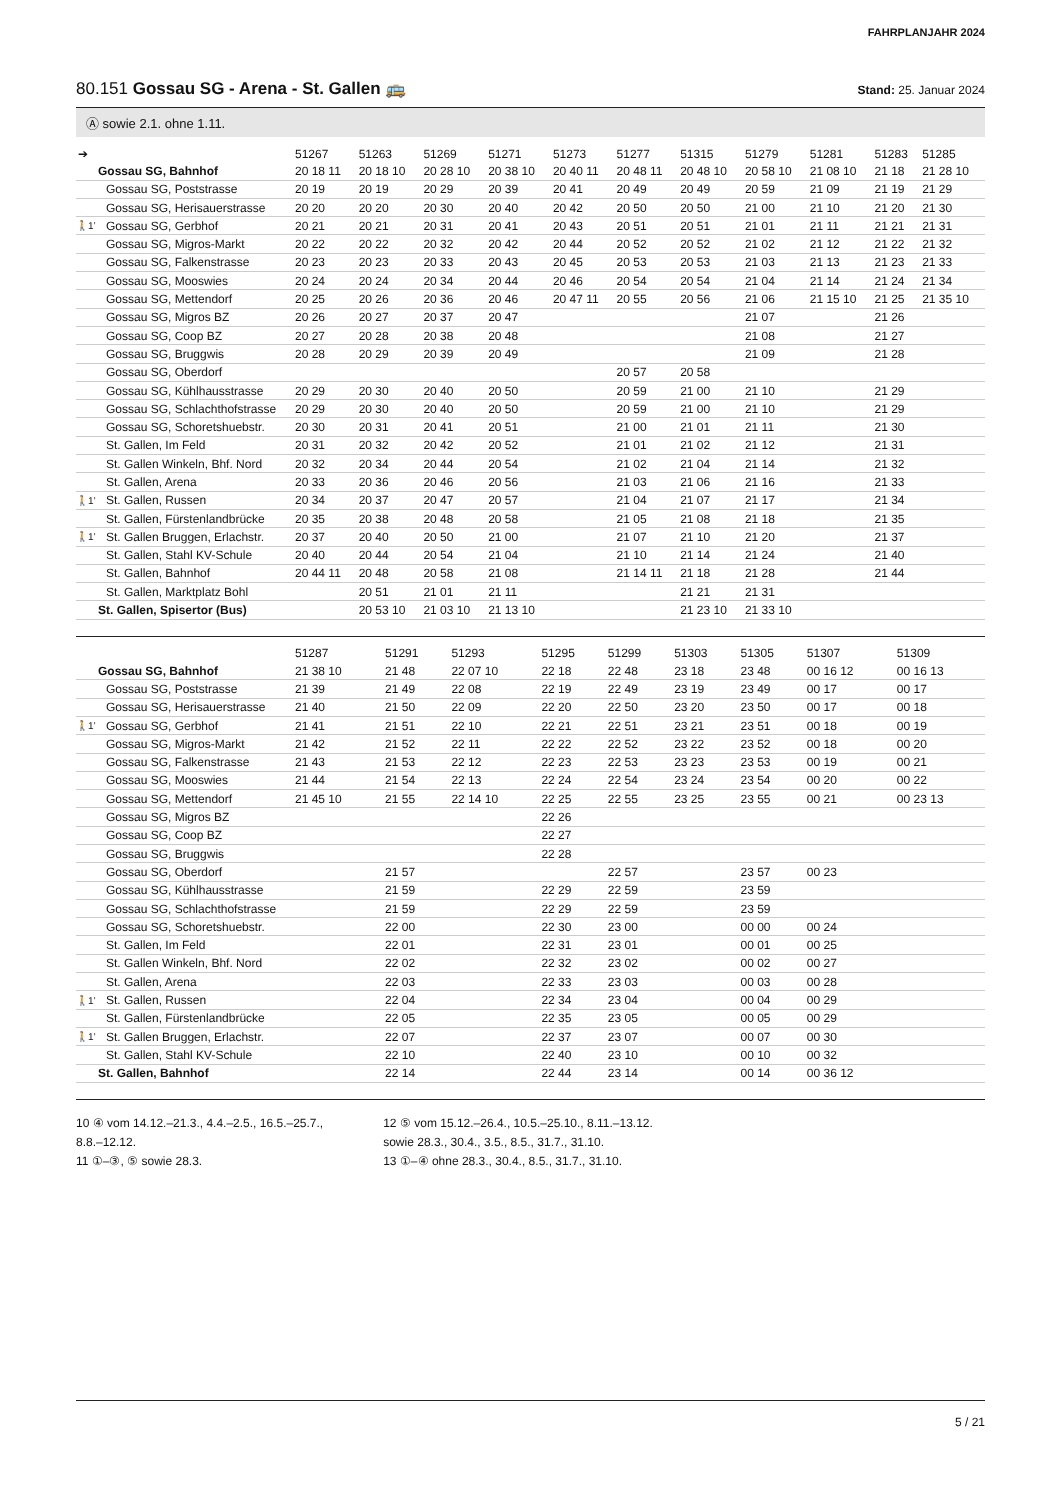FAHRPLANJAHR 2024
80.151 Gossau SG - Arena - St. Gallen 🚌 Stand: 25. Januar 2024
Ⓐ sowie 2.1. ohne 1.11.
| ➔ | | 51267 | 51263 | 51269 | 51271 | 51273 | 51277 | 51315 | 51279 | 51281 | 51283 | 51285 |
| --- | --- | --- | --- | --- | --- | --- | --- | --- | --- | --- | --- | --- |
| | Gossau SG, Bahnhof | 20 18 11 | 20 18 10 | 20 28 10 | 20 38 10 | 20 40 11 | 20 48 11 | 20 48 10 | 20 58 10 | 21 08 10 | 21 18 | 21 28 10 |
| | Gossau SG, Poststrasse | 20 19 | 20 19 | 20 29 | 20 39 | 20 41 | 20 49 | 20 49 | 20 59 | 21 09 | 21 19 | 21 29 |
| | Gossau SG, Herisauerstrasse | 20 20 | 20 20 | 20 30 | 20 40 | 20 42 | 20 50 | 20 50 | 21 00 | 21 10 | 21 20 | 21 30 |
| 🚶1’ | Gossau SG, Gerbhof | 20 21 | 20 21 | 20 31 | 20 41 | 20 43 | 20 51 | 20 51 | 21 01 | 21 11 | 21 21 | 21 31 |
| | Gossau SG, Migros-Markt | 20 22 | 20 22 | 20 32 | 20 42 | 20 44 | 20 52 | 20 52 | 21 02 | 21 12 | 21 22 | 21 32 |
| | Gossau SG, Falkenstrasse | 20 23 | 20 23 | 20 33 | 20 43 | 20 45 | 20 53 | 20 53 | 21 03 | 21 13 | 21 23 | 21 33 |
| | Gossau SG, Mooswies | 20 24 | 20 24 | 20 34 | 20 44 | 20 46 | 20 54 | 20 54 | 21 04 | 21 14 | 21 24 | 21 34 |
| | Gossau SG, Mettendorf | 20 25 | 20 26 | 20 36 | 20 46 | 20 47 11 | 20 55 | 20 56 | 21 06 | 21 15 10 | 21 25 | 21 35 10 |
| | Gossau SG, Migros BZ | 20 26 | 20 27 | 20 37 | 20 47 | | | | 21 07 | | 21 26 | |
| | Gossau SG, Coop BZ | 20 27 | 20 28 | 20 38 | 20 48 | | | | 21 08 | | 21 27 | |
| | Gossau SG, Bruggwis | 20 28 | 20 29 | 20 39 | 20 49 | | | | 21 09 | | 21 28 | |
| | Gossau SG, Oberdorf | | | | | | 20 57 | 20 58 | | | | |
| | Gossau SG, Kühlhausstrasse | 20 29 | 20 30 | 20 40 | 20 50 | | 20 59 | 21 00 | 21 10 | | 21 29 | |
| | Gossau SG, Schlachthofstrasse | 20 29 | 20 30 | 20 40 | 20 50 | | 20 59 | 21 00 | 21 10 | | 21 29 | |
| | Gossau SG, Schoretshuebstr. | 20 30 | 20 31 | 20 41 | 20 51 | | 21 00 | 21 01 | 21 11 | | 21 30 | |
| | St. Gallen, Im Feld | 20 31 | 20 32 | 20 42 | 20 52 | | 21 01 | 21 02 | 21 12 | | 21 31 | |
| | St. Gallen Winkeln, Bhf. Nord | 20 32 | 20 34 | 20 44 | 20 54 | | 21 02 | 21 04 | 21 14 | | 21 32 | |
| | St. Gallen, Arena | 20 33 | 20 36 | 20 46 | 20 56 | | 21 03 | 21 06 | 21 16 | | 21 33 | |
| 🚶1’ | St. Gallen, Russen | 20 34 | 20 37 | 20 47 | 20 57 | | 21 04 | 21 07 | 21 17 | | 21 34 | |
| | St. Gallen, Fürstenlandbrücke | 20 35 | 20 38 | 20 48 | 20 58 | | 21 05 | 21 08 | 21 18 | | 21 35 | |
| 🚶1’ | St. Gallen Bruggen, Erlachstr. | 20 37 | 20 40 | 20 50 | 21 00 | | 21 07 | 21 10 | 21 20 | | 21 37 | |
| | St. Gallen, Stahl KV-Schule | 20 40 | 20 44 | 20 54 | 21 04 | | 21 10 | 21 14 | 21 24 | | 21 40 | |
| | St. Gallen, Bahnhof | 20 44 11 | 20 48 | 20 58 | 21 08 | | 21 14 11 | 21 18 | 21 28 | | 21 44 | |
| | St. Gallen, Marktplatz Bohl | | 20 51 | 21 01 | 21 11 | | | 21 21 | 21 31 | | | |
| | St. Gallen, Spisertor (Bus) | | 20 53 10 | 21 03 10 | 21 13 10 | | | 21 23 10 | 21 33 10 | | | |
| | | 51287 | 51291 | 51293 | 51295 | 51299 | 51303 | 51305 | 51307 | 51309 |
| --- | --- | --- | --- | --- | --- | --- | --- | --- | --- | --- |
| | Gossau SG, Bahnhof | 21 38 10 | 21 48 | 22 07 10 | 22 18 | 22 48 | 23 18 | 23 48 | 00 16 12 | 00 16 13 |
| | Gossau SG, Poststrasse | 21 39 | 21 49 | 22 08 | 22 19 | 22 49 | 23 19 | 23 49 | 00 17 | 00 17 |
| | Gossau SG, Herisauerstrasse | 21 40 | 21 50 | 22 09 | 22 20 | 22 50 | 23 20 | 23 50 | 00 17 | 00 18 |
| 🚶1’ | Gossau SG, Gerbhof | 21 41 | 21 51 | 22 10 | 22 21 | 22 51 | 23 21 | 23 51 | 00 18 | 00 19 |
| | Gossau SG, Migros-Markt | 21 42 | 21 52 | 22 11 | 22 22 | 22 52 | 23 22 | 23 52 | 00 18 | 00 20 |
| | Gossau SG, Falkenstrasse | 21 43 | 21 53 | 22 12 | 22 23 | 22 53 | 23 23 | 23 53 | 00 19 | 00 21 |
| | Gossau SG, Mooswies | 21 44 | 21 54 | 22 13 | 22 24 | 22 54 | 23 24 | 23 54 | 00 20 | 00 22 |
| | Gossau SG, Mettendorf | 21 45 10 | 21 55 | 22 14 10 | 22 25 | 22 55 | 23 25 | 23 55 | 00 21 | 00 23 13 |
| | Gossau SG, Migros BZ | | | | 22 26 | | | | | |
| | Gossau SG, Coop BZ | | | | 22 27 | | | | | |
| | Gossau SG, Bruggwis | | | | 22 28 | | | | | |
| | Gossau SG, Oberdorf | | 21 57 | | | 22 57 | | 23 57 | 00 23 | |
| | Gossau SG, Kühlhausstrasse | | 21 59 | | 22 29 | 22 59 | | 23 59 | | |
| | Gossau SG, Schlachthofstrasse | | 21 59 | | 22 29 | 22 59 | | 23 59 | | |
| | Gossau SG, Schoretshuebstr. | | 22 00 | | 22 30 | 23 00 | | 00 00 | 00 24 | |
| | St. Gallen, Im Feld | | 22 01 | | 22 31 | 23 01 | | 00 01 | 00 25 | |
| | St. Gallen Winkeln, Bhf. Nord | | 22 02 | | 22 32 | 23 02 | | 00 02 | 00 27 | |
| | St. Gallen, Arena | | 22 03 | | 22 33 | 23 03 | | 00 03 | 00 28 | |
| 🚶1’ | St. Gallen, Russen | | 22 04 | | 22 34 | 23 04 | | 00 04 | 00 29 | |
| | St. Gallen, Fürstenlandbrücke | | 22 05 | | 22 35 | 23 05 | | 00 05 | 00 29 | |
| 🚶1’ | St. Gallen Bruggen, Erlachstr. | | 22 07 | | 22 37 | 23 07 | | 00 07 | 00 30 | |
| | St. Gallen, Stahl KV-Schule | | 22 10 | | 22 40 | 23 10 | | 00 10 | 00 32 | |
| | St. Gallen, Bahnhof | | 22 14 | | 22 44 | 23 14 | | 00 14 | 00 36 12 | |
10 ④ vom 14.12.–21.3., 4.4.–2.5., 16.5.–25.7.,
8.8.–12.12.
11 ①–③, ⑤ sowie 28.3.
12 ⑤ vom 15.12.–26.4., 10.5.–25.10., 8.11.–13.12.
sowie 28.3., 30.4., 3.5., 8.5., 31.7., 31.10.
13 ①–④ ohne 28.3., 30.4., 8.5., 31.7., 31.10.
5 / 21